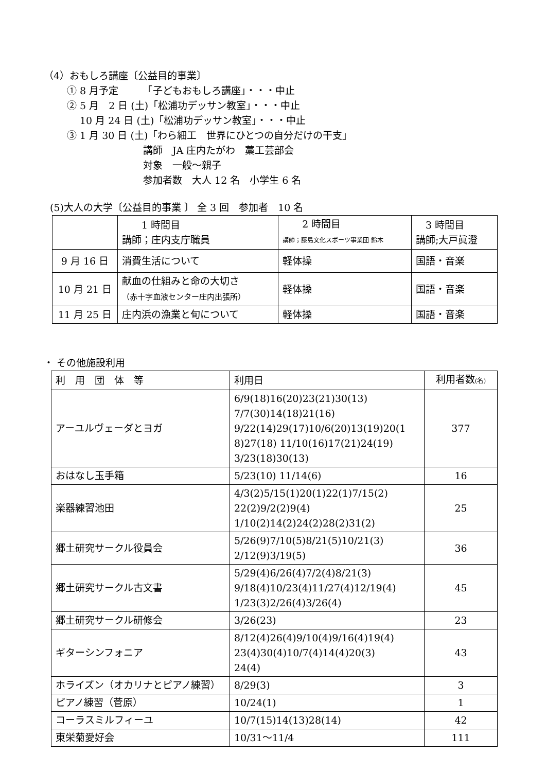（4）おもしろ講座〔公益目的事業〕
① 8 月予定　　　「子どもおもしろ講座」・・・中止
② 5 月　2 日 (土)「松浦功デッサン教室」・・・中止
10 月 24 日 (土)「松浦功デッサン教室」・・・中止
③ 1 月 30 日 (土)「わら細工　世界にひとつの自分だけの干支」
講師　JA 庄内たがわ　藁工芸部会
対象　一般～親子
参加者数　大人 12 名　小学生 6 名
(5)大人の大学〔公益目的事業 〕 全 3 回　参加者　10 名
| | 1 時間目 講師；庄内支庁職員 | 2 時間目 講師；藤島文化スポーツ事業団 鈴木 | 3 時間目 講師;大戸眞澄 |
| --- | --- | --- | --- |
| 9 月 16 日 | 消費生活について | 軽体操 | 国語・音楽 |
| 10 月 21 日 | 献血の仕組みと命の大切さ （赤十字血液センター庄内出張所） | 軽体操 | 国語・音楽 |
| 11 月 25 日 | 庄内浜の漁業と旬について | 軽体操 | 国語・音楽 |
・ その他施設利用
| 利 用 団 体 等 | 利用日 | 利用者数 (名) |
| --- | --- | --- |
| アーユルヴェーダとヨガ | 6/9(18)16(20)23(21)30(13) 7/7(30)14(18)21(16) 9/22(14)29(17)10/6(20)13(19)20(1 8)27(18) 11/10(16)17(21)24(19) 3/23(18)30(13) | 377 |
| おはなし玉手箱 | 5/23(10) 11/14(6) | 16 |
| 楽器練習池田 | 4/3(2)5/15(1)20(1)22(1)7/15(2) 22(2)9/2(2)9(4) 1/10(2)14(2)24(2)28(2)31(2) | 25 |
| 郷土研究サークル役員会 | 5/26(9)7/10(5)8/21(5)10/21(3) 2/12(9)3/19(5) | 36 |
| 郷土研究サークル古文書 | 5/29(4)6/26(4)7/2(4)8/21(3) 9/18(4)10/23(4)11/27(4)12/19(4) 1/23(3)2/26(4)3/26(4) | 45 |
| 郷土研究サークル研修会 | 3/26(23) | 23 |
| ギターシンフォニア | 8/12(4)26(4)9/10(4)9/16(4)19(4) 23(4)30(4)10/7(4)14(4)20(3) 24(4) | 43 |
| ホライズン（オカリナとピアノ練習） | 8/29(3) | 3 |
| ピアノ練習（菅原） | 10/24(1) | 1 |
| コーラスミルフィーユ | 10/7(15)14(13)28(14) | 42 |
| 東栄菊愛好会 | 10/31～11/4 | 111 |